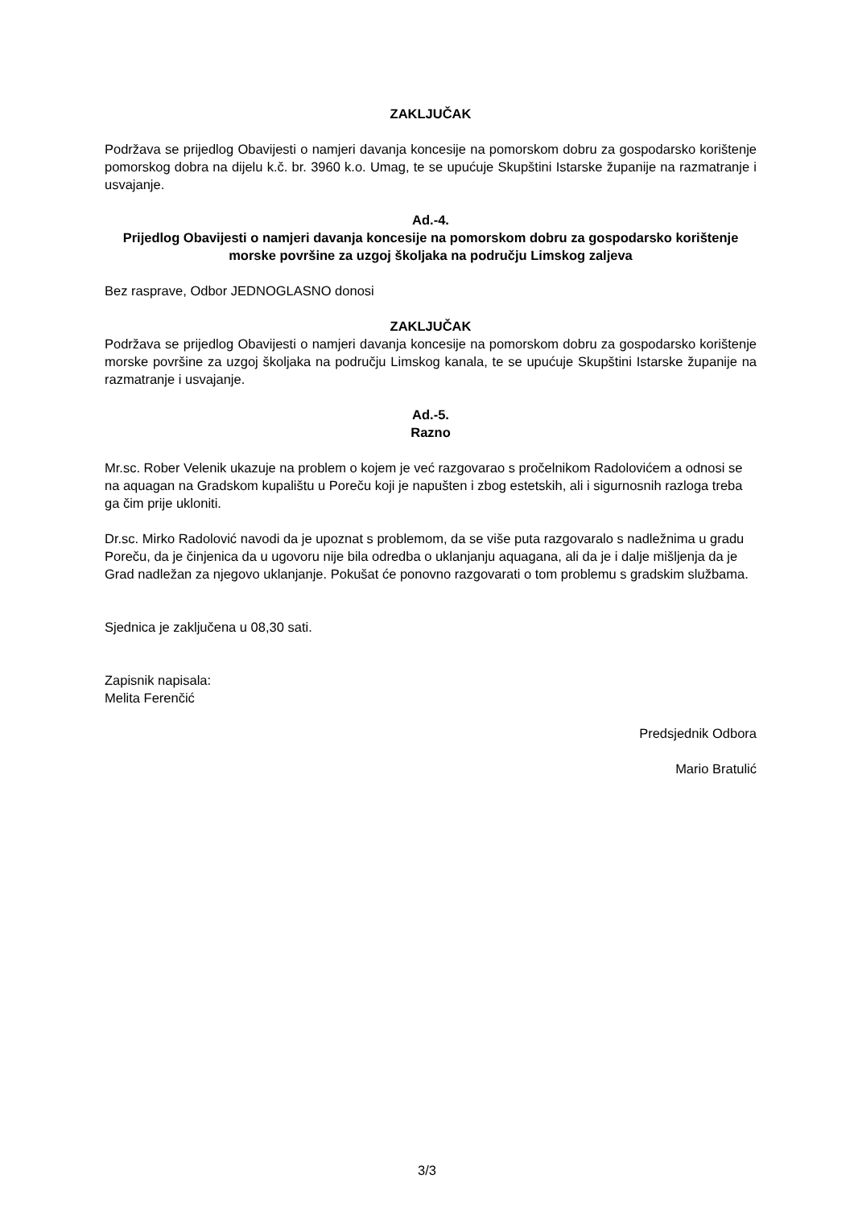ZAKLJUČAK
Podržava se prijedlog Obavijesti o namjeri davanja koncesije na pomorskom dobru za gospodarsko korištenje pomorskog dobra na dijelu k.č. br. 3960 k.o. Umag, te se upućuje Skupštini Istarske županije na razmatranje i usvajanje.
Ad.-4.
Prijedlog Obavijesti o namjeri davanja koncesije na pomorskom dobru za gospodarsko korištenje morske površine za uzgoj školjaka na području Limskog zaljeva
Bez rasprave, Odbor JEDNOGLASNO donosi
ZAKLJUČAK
Podržava se prijedlog Obavijesti o namjeri davanja koncesije na pomorskom dobru za gospodarsko korištenje morske površine za uzgoj školjaka na području Limskog kanala, te se upućuje Skupštini Istarske županije na razmatranje i usvajanje.
Ad.-5.
Razno
Mr.sc. Rober Velenik ukazuje na problem o kojem je već razgovarao s pročelnikom Radolovićem a odnosi se na aquagan na Gradskom kupalištu u Poreču koji je napušten i zbog estetskih, ali i sigurnosnih razloga treba ga čim prije ukloniti.
Dr.sc. Mirko Radolović navodi da je upoznat s problemom, da se više puta razgovaralo s nadležnima u gradu Poreču, da je činjenica da u ugovoru nije bila odredba o uklanjanju aquagana, ali da je i dalje mišljenja da je Grad nadležan za njegovo uklanjanje. Pokušat će ponovno razgovarati o tom problemu s gradskim službama.
Sjednica je zaključena u 08,30 sati.
Zapisnik napisala:
Melita Ferenčić
Predsjednik Odbora
Mario Bratulić
3/3